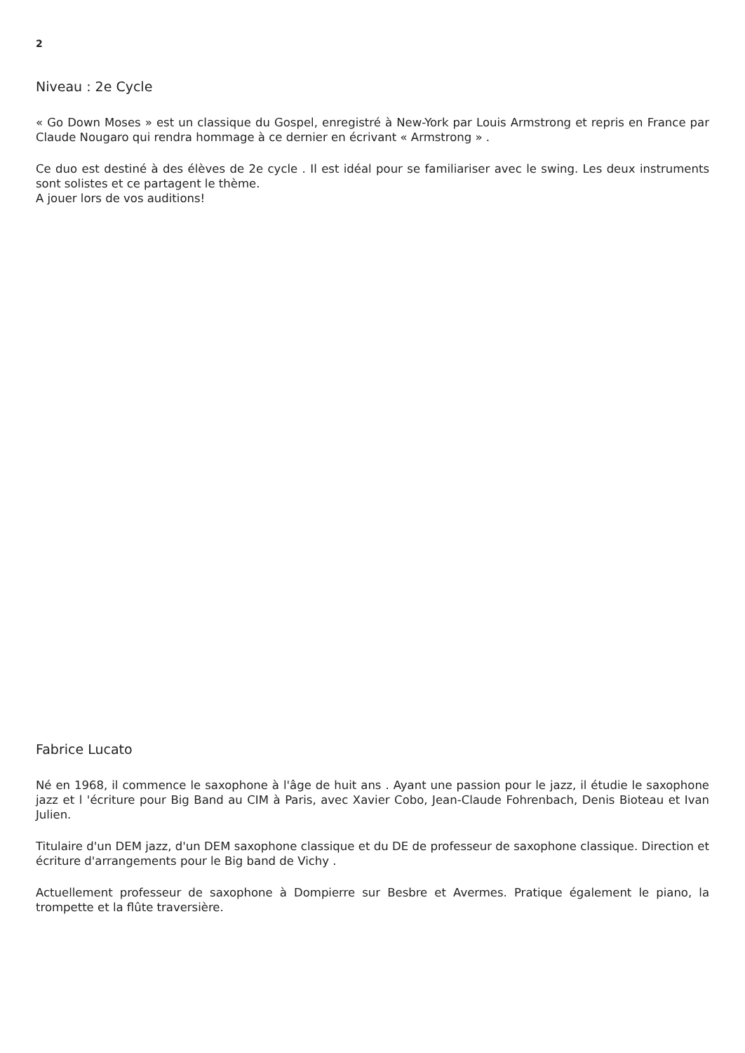2
Niveau : 2e Cycle
« Go Down Moses » est un classique du Gospel, enregistré à New-York par Louis Armstrong et repris en France par Claude Nougaro qui rendra hommage à ce dernier en écrivant « Armstrong » .
Ce duo est destiné à des élèves de 2e cycle . Il est idéal pour se familiariser avec le swing. Les deux instruments sont solistes et ce partagent le thème.
A jouer lors de vos auditions!
Fabrice Lucato
Né en 1968, il commence le saxophone à l'âge de huit ans . Ayant une passion pour le jazz, il étudie le saxophone jazz et l 'écriture pour Big Band au CIM à Paris, avec Xavier Cobo, Jean-Claude Fohrenbach, Denis Bioteau et Ivan Julien.
Titulaire d'un DEM jazz, d'un DEM saxophone classique et du DE de professeur de saxophone classique. Direction et écriture d'arrangements pour le Big band de Vichy .
Actuellement professeur de saxophone à Dompierre sur Besbre et Avermes. Pratique également le piano, la trompette et la flûte traversière.